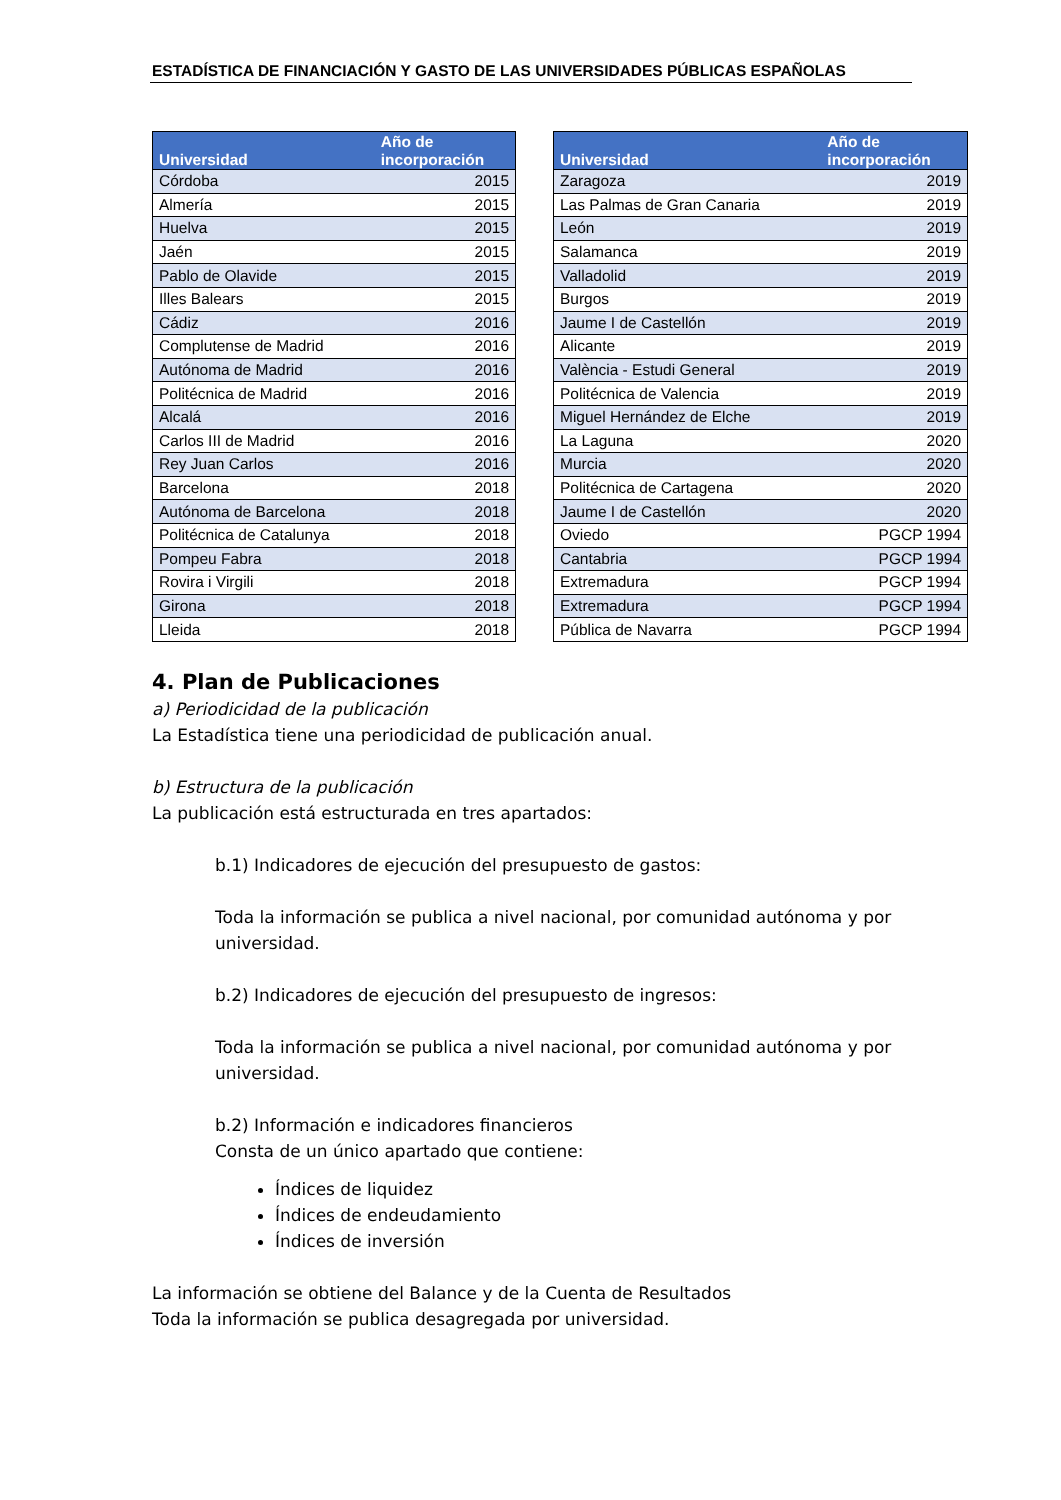ESTADÍSTICA DE FINANCIACIÓN Y GASTO DE LAS UNIVERSIDADES PÚBLICAS ESPAÑOLAS
| Universidad | Año de incorporación |
| --- | --- |
| Córdoba | 2015 |
| Almería | 2015 |
| Huelva | 2015 |
| Jaén | 2015 |
| Pablo de Olavide | 2015 |
| Illes Balears | 2015 |
| Cádiz | 2016 |
| Complutense de Madrid | 2016 |
| Autónoma de Madrid | 2016 |
| Politécnica de Madrid | 2016 |
| Alcalá | 2016 |
| Carlos III de Madrid | 2016 |
| Rey Juan Carlos | 2016 |
| Barcelona | 2018 |
| Autónoma de Barcelona | 2018 |
| Politécnica de Catalunya | 2018 |
| Pompeu Fabra | 2018 |
| Rovira i Virgili | 2018 |
| Girona | 2018 |
| Lleida | 2018 |
| Universidad | Año de incorporación |
| --- | --- |
| Zaragoza | 2019 |
| Las Palmas de Gran Canaria | 2019 |
| León | 2019 |
| Salamanca | 2019 |
| Valladolid | 2019 |
| Burgos | 2019 |
| Jaume I de Castellón | 2019 |
| Alicante | 2019 |
| València - Estudi General | 2019 |
| Politécnica de Valencia | 2019 |
| Miguel Hernández de Elche | 2019 |
| La Laguna | 2020 |
| Murcia | 2020 |
| Politécnica de Cartagena | 2020 |
| Jaume I de Castellón | 2020 |
| Oviedo | PGCP 1994 |
| Cantabria | PGCP 1994 |
| Extremadura | PGCP 1994 |
| Extremadura | PGCP 1994 |
| Pública de Navarra | PGCP 1994 |
4. Plan de Publicaciones
a) Periodicidad de la publicación
La Estadística tiene una periodicidad de publicación anual.
b) Estructura de la publicación
La publicación está estructurada en tres apartados:
b.1) Indicadores de ejecución del presupuesto de gastos:
Toda la información se publica a nivel nacional, por comunidad autónoma y por universidad.
b.2) Indicadores de ejecución del presupuesto de ingresos:
Toda la información se publica a nivel nacional, por comunidad autónoma y por universidad.
b.2) Información e indicadores financieros
Consta de un único apartado que contiene:
Índices de liquidez
Índices de endeudamiento
Índices de inversión
La información se obtiene del Balance y de la Cuenta de Resultados
Toda la información se publica desagregada por universidad.